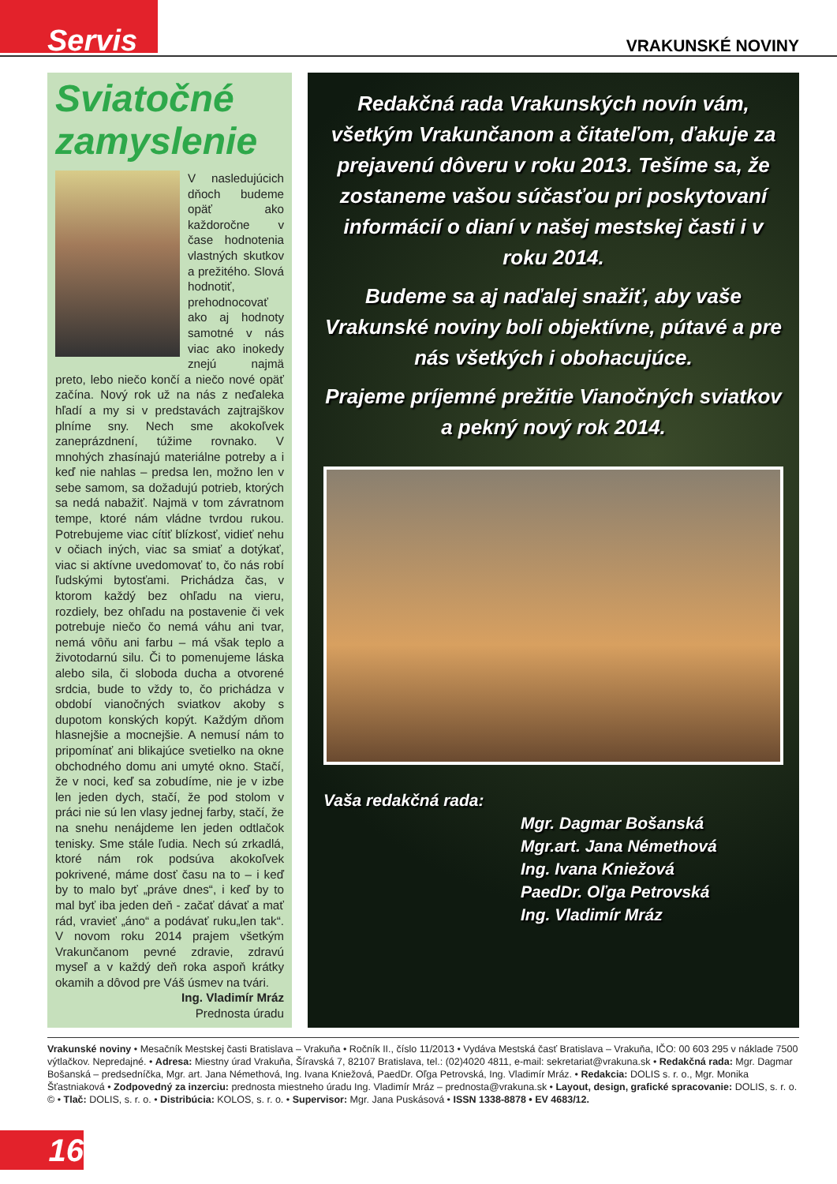Servis VRAKUNSKÉ NOVINY
Sviatočné zamyslenie
V nasledujúcich dňoch budeme opäť ako každoročne v čase hodnotenia vlastných skutkov a prežitého. Slová hodnotiť, prehodnocovať ako aj hodnoty samotné v nás viac ako inokedy znejú najmä preto, lebo niečo končí a niečo nové opäť začína. Nový rok už na nás z neďaleka hľadí a my si v predstavách zajtrajškov plníme sny. Nech sme akokoľvek zaneprázdnení, túžime rovnako. V mnohých zhasínajú materiálne potreby a i keď nie nahlas – predsa len, možno len v sebe samom, sa dožadujú potrieb, ktorých sa nedá nabažiť. Najmä v tom závratnom tempe, ktoré nám vládne tvrdou rukou. Potrebujeme viac cítiť blízkosť, vidieť nehu v očiach iných, viac sa smiať a dotýkať, viac si aktívne uvedomovať to, čo nás robí ľudskými bytosťami. Prichádza čas, v ktorom každý bez ohľadu na vieru, rozdiely, bez ohľadu na postavenie či vek potrebuje niečo čo nemá váhu ani tvar, nemá vôňu ani farbu – má však teplo a životodarnú silu. Či to pomenujeme láska alebo sila, či sloboda ducha a otvorené srdcia, bude to vždy to, čo prichádza v období vianočných sviatkov akoby s dupotom konských kopýt. Každým dňom hlasnejšie a mocnejšie. A nemusí nám to pripomínať ani blikajúce svetielko na okne obchodného domu ani umyté okno. Stačí, že v noci, keď sa zobudíme, nie je v izbe len jeden dych, stačí, že pod stolom v práci nie sú len vlasy jednej farby, stačí, že na snehu nenájdeme len jeden odtlačok tenisky. Sme stále ľudia. Nech sú zrkadlá, ktoré nám rok podsúva akokoľvek pokrivené, máme dosť času na to – i keď by to malo byť „práve dnes“, i keď by to mal byť iba jeden deň - začať dávať a mať rád, vravieť „áno“ a podávať ruku„len tak“. V novom roku 2014 prajem všetkým Vrakunčanom pevné zdravie, zdravú myseľ a v každý deň roka aspoň krátky okamih a dôvod pre Váš úsmev na tvári.
Ing. Vladimír Mráz
Prednosta úradu
Redakčná rada Vrakunských novín vám, všetkým Vrakunčanom a čitateľom, ďakuje za prejavenú dôveru v roku 2013. Tešíme sa, že zostaneme vašou súčasťou pri poskytovaní informácií o dianí v našej mestskej časti i v roku 2014.
Budeme sa aj naďalej snažiť, aby vaše Vrakunské noviny boli objektívne, pútavé a pre nás všetkých i obohacujúce.
Prajeme príjemné prežitie Vianočných sviatkov a pekný nový rok 2014.
Vaša redakčná rada:
Mgr. Dagmar Bošanská
Mgr.art. Jana Némethová
Ing. Ivana Kniežová
PaedDr. Oľga Petrovská
Ing. Vladimír Mráz
Vrakunské noviny • Mesačník Mestskej časti Bratislava – Vrakuňa • Ročník II., číslo 11/2013 • Vydáva Mestská časť Bratislava – Vrakuňa, IČO: 00 603 295 v náklade 7500 výtlačkov. Nepredajné. • Adresa: Miestny úrad Vrakuňa, Šíravská 7, 82107 Bratislava, tel.: (02)4020 4811, e-mail: sekretariat@vrakuna.sk • Redakčná rada: Mgr. Dagmar Bošanská – predsedníčka, Mgr. art. Jana Némethová, Ing. Ivana Kniežová, PaedDr. Oľga Petrovská, Ing. Vladimír Mráz. • Redakcia: DOLIS s. r. o., Mgr. Monika Šťastniaková • Zodpovedný za inzerciu: prednosta miestneho úradu Ing. Vladimír Mráz – prednosta@vrakuna.sk • Layout, design, grafické spracovanie: DOLIS, s. r. o. © • Tlač: DOLIS, s. r. o. • Distribúcia: KOLOS, s. r. o. • Supervisor: Mgr. Jana Puskásová • ISSN 1338-8878 • EV 4683/12.
16